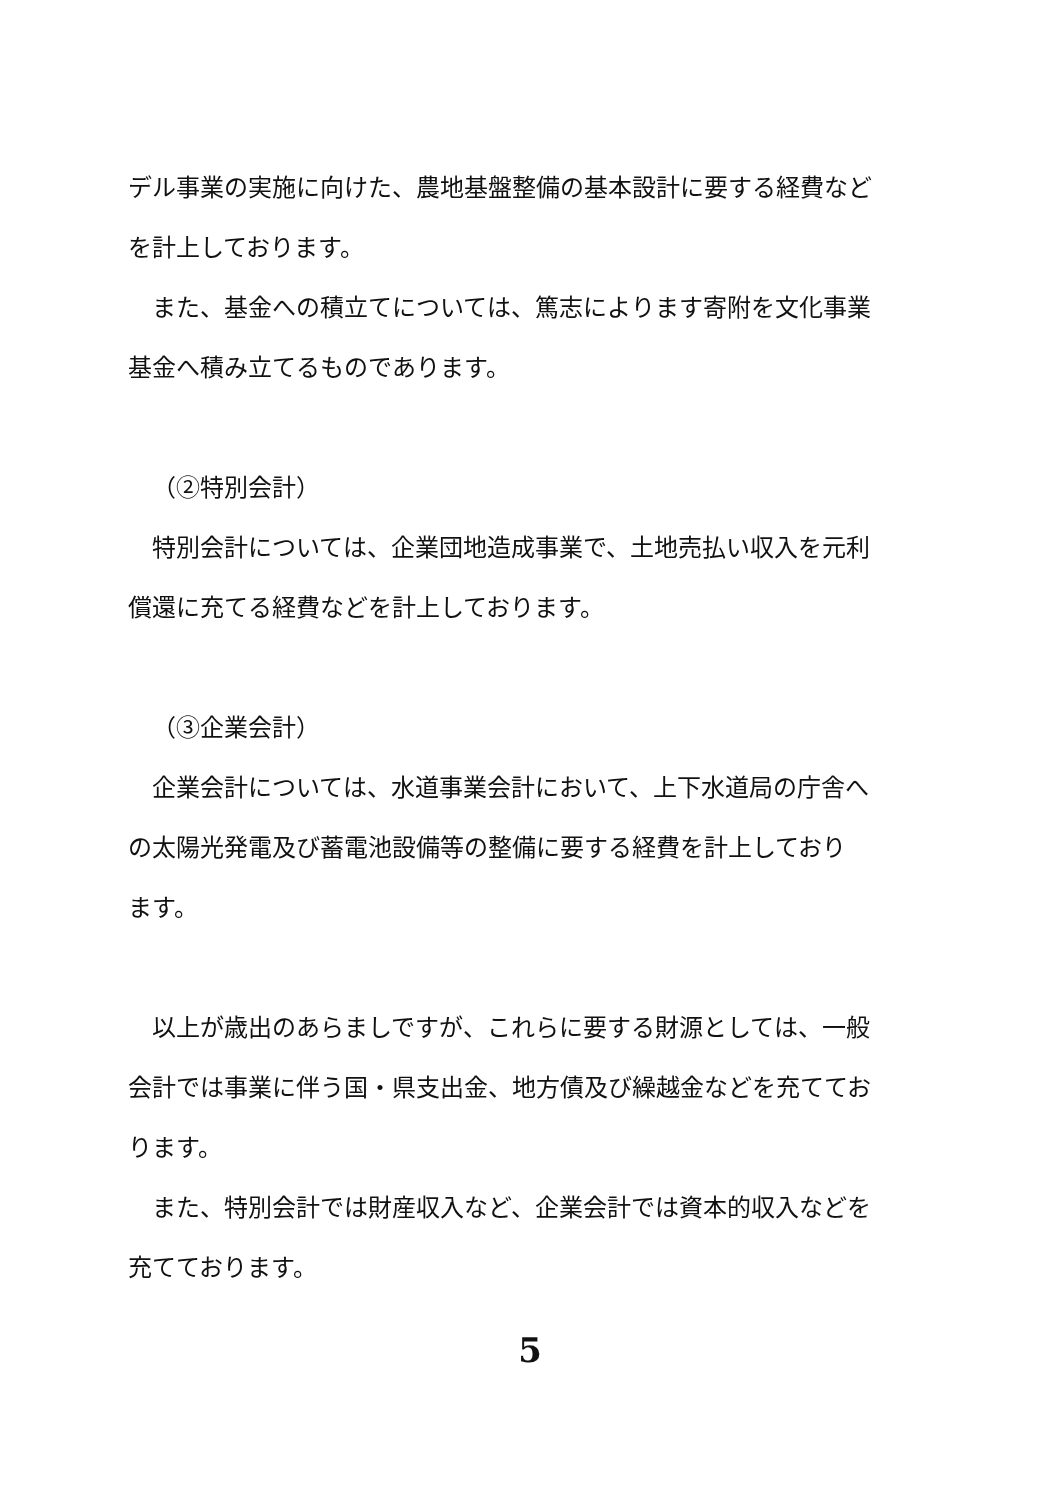デル事業の実施に向けた、農地基盤整備の基本設計に要する経費など
を計上しております。
　また、基金への積立てについては、篤志によります寄附を文化事業
基金へ積み立てるものであります。
（②特別会計）
　特別会計については、企業団地造成事業で、土地売払い収入を元利
償還に充てる経費などを計上しております。
（③企業会計）
　企業会計については、水道事業会計において、上下水道局の庁舎へ
の太陽光発電及び蓄電池設備等の整備に要する経費を計上しており
ます。
　以上が歳出のあらましですが、これらに要する財源としては、一般
会計では事業に伴う国・県支出金、地方債及び繰越金などを充ててお
ります。
　また、特別会計では財産収入など、企業会計では資本的収入などを
充てております。
5